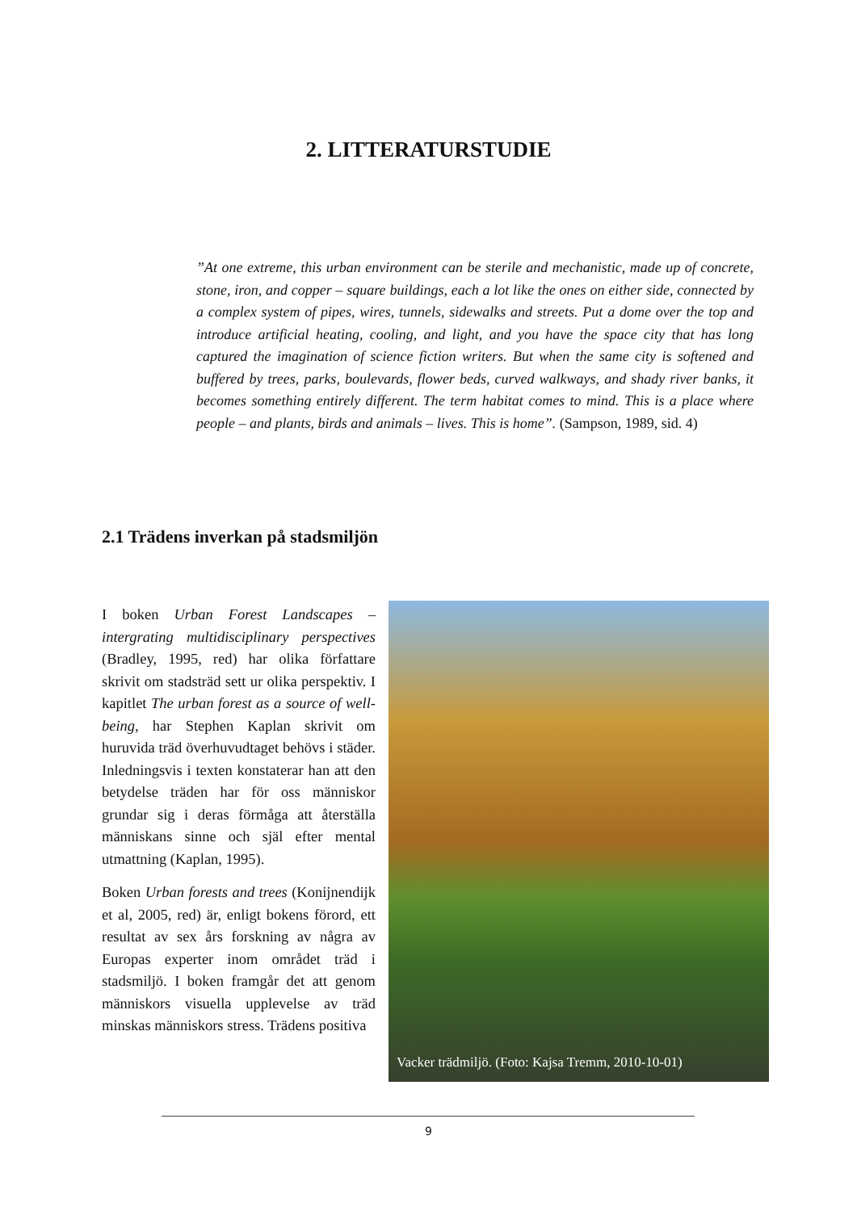2. LITTERATURSTUDIE
”At one extreme, this urban environment can be sterile and mechanistic, made up of concrete, stone, iron, and copper – square buildings, each a lot like the ones on either side, connected by a complex system of pipes, wires, tunnels, sidewalks and streets. Put a dome over the top and introduce artificial heating, cooling, and light, and you have the space city that has long captured the imagination of science fiction writers. But when the same city is softened and buffered by trees, parks, boulevards, flower beds, curved walkways, and shady river banks, it becomes something entirely different. The term habitat comes to mind. This is a place where people – and plants, birds and animals – lives. This is home”. (Sampson, 1989, sid. 4)
2.1 Trädens inverkan på stadsmiljön
I boken Urban Forest Landscapes – intergrating multidisciplinary perspectives (Bradley, 1995, red) har olika författare skrivit om stadsträd sett ur olika perspektiv. I kapitlet The urban forest as a source of well-being, har Stephen Kaplan skrivit om huruvida träd överhuvudtaget behövs i städer. Inledningsvis i texten konstaterar han att den betydelse träden har för oss människor grundar sig i deras förmåga att återställa människans sinne och själ efter mental utmattning (Kaplan, 1995).
Boken Urban forests and trees (Konijnendijk et al, 2005, red) är, enligt bokens förord, ett resultat av sex års forskning av några av Europas experter inom området träd i stadsmiljö. I boken framgår det att genom människors visuella upplevelse av träd minskas människors stress. Trädens positiva
Vacker trädmiljö. (Foto: Kajsa Tremm, 2010-10-01)
9